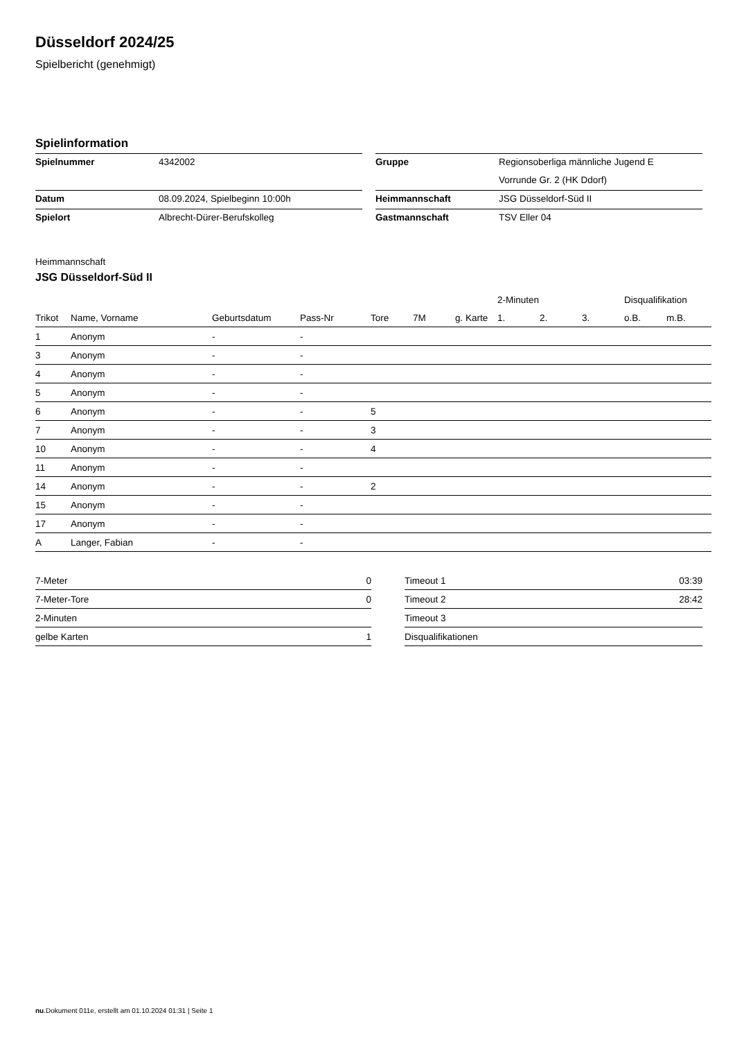Düsseldorf 2024/25
Spielbericht (genehmigt)
Spielinformation
| Spielnummer | 4342002 |
| Datum | 08.09.2024, Spielbeginn 10:00h |
| Spielort | Albrecht-Dürer-Berufskolleg |
| Gruppe | Regionsoberliga männliche Jugend E |
| | Vorrunde Gr. 2 (HK Ddorf) |
| Heimmannschaft | JSG Düsseldorf-Süd II |
| Gastmannschaft | TSV Eller 04 |
Heimmannschaft
JSG Düsseldorf-Süd II
| | | | | | | | 2-Minuten | | | Disqualifikation | |
| --- | --- | --- | --- | --- | --- | --- | --- | --- | --- | --- | --- |
| Trikot | Name, Vorname | Geburtsdatum | Pass-Nr | Tore | 7M | g. Karte | 1. | 2. | 3. | o.B. | m.B. |
| 1 | Anonym | - | - | | | | | | | | |
| 3 | Anonym | - | - | | | | | | | | |
| 4 | Anonym | - | - | | | | | | | | |
| 5 | Anonym | - | - | | | | | | | | |
| 6 | Anonym | - | - | 5 | | | | | | | |
| 7 | Anonym | - | - | 3 | | | | | | | |
| 10 | Anonym | - | - | 4 | | | | | | | |
| 11 | Anonym | - | - | | | | | | | | |
| 14 | Anonym | - | - | 2 | | | | | | | |
| 15 | Anonym | - | - | | | | | | | | |
| 17 | Anonym | - | - | | | | | | | | |
| A | Langer, Fabian | - | - | | | | | | | | |
| 7-Meter | 0 |
| 7-Meter-Tore | 0 |
| 2-Minuten | |
| gelbe Karten | 1 |
| Timeout 1 | 03:39 |
| Timeout 2 | 28:42 |
| Timeout 3 | |
| Disqualifikationen | |
nu.Dokument 011e, erstellt am 01.10.2024 01:31 | Seite 1